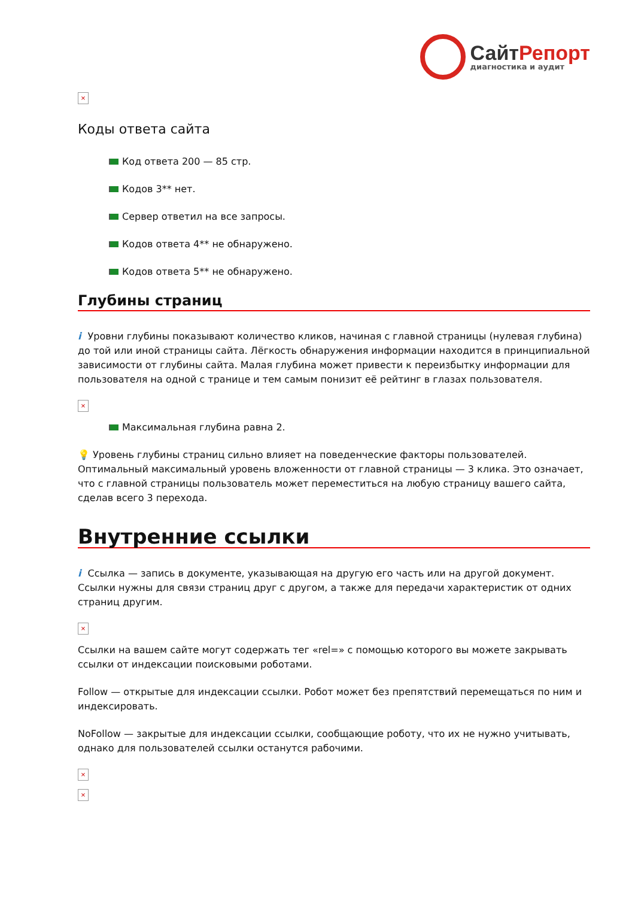СайтРепорт
диагностика и аудит
×
Коды ответа сайта
Код ответа 200 — 85 стр.
Кодов 3** нет.
Сервер ответил на все запросы.
Кодов ответа 4** не обнаружено.
Кодов ответа 5** не обнаружено.
Глубины страниц
i Уровни глубины показывают количество кликов, начиная с главной страницы (нулевая глубина) до той или иной страницы сайта. Лёгкость обнаружения информации находится в принципиальной зависимости от глубины сайта. Малая глубина может привести к переизбытку информации для пользователя на одной с транице и тем самым понизит её рейтинг в глазах пользователя.
×
Максимальная глубина равна 2.
💡 Уровень глубины страниц сильно влияет на поведенческие факторы пользователей. Оптимальный максимальный уровень вложенности от главной страницы — 3 клика. Это означает, что с главной страницы пользователь может переместиться на любую страницу вашего сайта, сделав всего 3 перехода.
Внутренние ссылки
i Ссылка — запись в документе, указывающая на другую его часть или на другой документ. Ссылки нужны для связи страниц друг с другом, а также для передачи характеристик от одних страниц другим.
×
Ссылки на вашем сайте могут содержать тег «rel=» с помощью которого вы можете закрывать ссылки от индексации поисковыми роботами.
Follow — открытые для индексации ссылки. Робот может без препятствий перемещаться по ним и индексировать.
NoFollow — закрытые для индексации ссылки, сообщающие роботу, что их не нужно учитывать, однако для пользователей ссылки останутся рабочими.
×
×